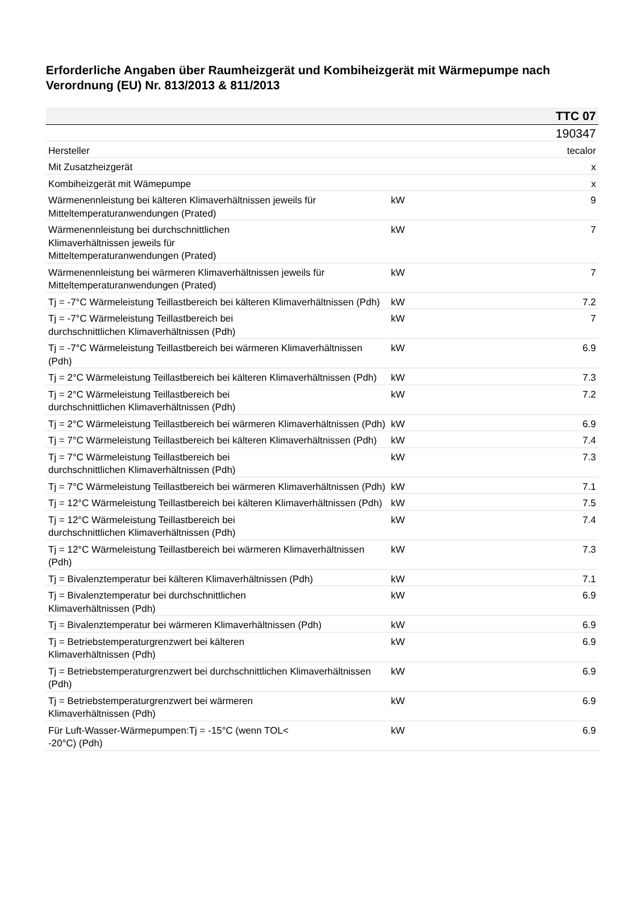Erforderliche Angaben über Raumheizgerät und Kombiheizgerät mit Wärmepumpe nach Verordnung (EU) Nr. 813/2013 & 811/2013
| | | TTC 07 |
| | | 190347 |
| Hersteller | | tecalor |
| Mit Zusatzheizgerät | | x |
| Kombiheizgerät mit Wämepumpe | | x |
| Wärmenennleistung bei kälteren Klimaverhältnissen jeweils für Mitteltemperaturanwendungen (Prated) | kW | 9 |
| Wärmenennleistung bei durchschnittlichen Klimaverhältnissen jeweils für Mitteltemperaturanwendungen (Prated) | kW | 7 |
| Wärmenennleistung bei wärmeren Klimaverhältnissen jeweils für Mitteltemperaturanwendungen (Prated) | kW | 7 |
| Tj = -7°C Wärmeleistung Teillastbereich bei kälteren Klimaverhältnissen (Pdh) | kW | 7.2 |
| Tj = -7°C Wärmeleistung Teillastbereich bei durchschnittlichen Klimaverhältnissen (Pdh) | kW | 7 |
| Tj = -7°C Wärmeleistung Teillastbereich bei wärmeren Klimaverhältnissen (Pdh) | kW | 6.9 |
| Tj = 2°C Wärmeleistung Teillastbereich bei kälteren Klimaverhältnissen (Pdh) | kW | 7.3 |
| Tj = 2°C Wärmeleistung Teillastbereich bei durchschnittlichen Klimaverhältnissen (Pdh) | kW | 7.2 |
| Tj = 2°C Wärmeleistung Teillastbereich bei wärmeren Klimaverhältnissen (Pdh) | kW | 6.9 |
| Tj = 7°C Wärmeleistung Teillastbereich bei kälteren Klimaverhältnissen (Pdh) | kW | 7.4 |
| Tj = 7°C Wärmeleistung Teillastbereich bei durchschnittlichen Klimaverhältnissen (Pdh) | kW | 7.3 |
| Tj = 7°C Wärmeleistung Teillastbereich bei wärmeren Klimaverhältnissen (Pdh) | kW | 7.1 |
| Tj = 12°C Wärmeleistung Teillastbereich bei kälteren Klimaverhältnissen (Pdh) | kW | 7.5 |
| Tj = 12°C Wärmeleistung Teillastbereich bei durchschnittlichen Klimaverhältnissen (Pdh) | kW | 7.4 |
| Tj = 12°C Wärmeleistung Teillastbereich bei wärmeren Klimaverhältnissen (Pdh) | kW | 7.3 |
| Tj = Bivalenztemperatur bei kälteren Klimaverhältnissen (Pdh) | kW | 7.1 |
| Tj = Bivalenztemperatur bei durchschnittlichen Klimaverhältnissen (Pdh) | kW | 6.9 |
| Tj = Bivalenztemperatur bei wärmeren Klimaverhältnissen (Pdh) | kW | 6.9 |
| Tj = Betriebstemperaturgrenzwert bei kälteren Klimaverhältnissen (Pdh) | kW | 6.9 |
| Tj = Betriebstemperaturgrenzwert bei durchschnittlichen Klimaverhältnissen (Pdh) | kW | 6.9 |
| Tj = Betriebstemperaturgrenzwert bei wärmeren Klimaverhältnissen (Pdh) | kW | 6.9 |
| Für Luft-Wasser-Wärmepumpen:Tj = -15°C (wenn TOL< -20°C) (Pdh) | kW | 6.9 |